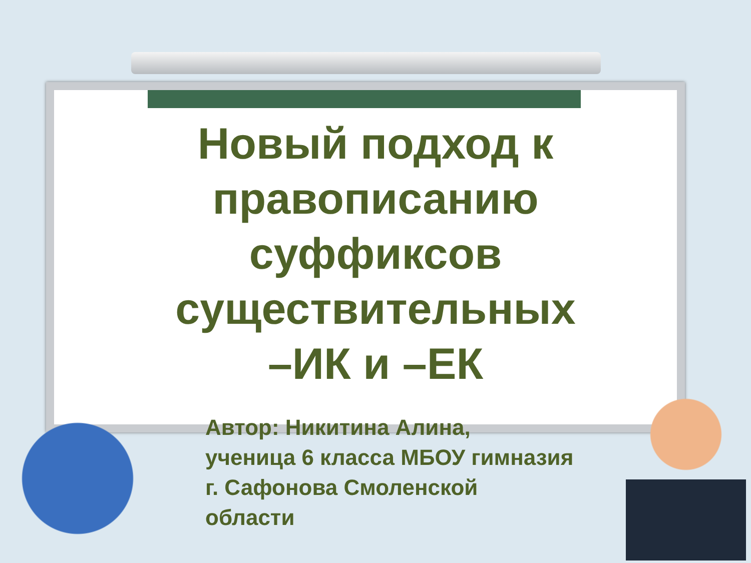Новый подход к
правописанию
суффиксов
существительных
–ИК и –ЕК
Автор: Никитина Алина,
ученица 6 класса МБОУ гимназия
г. Сафонова Смоленской
области